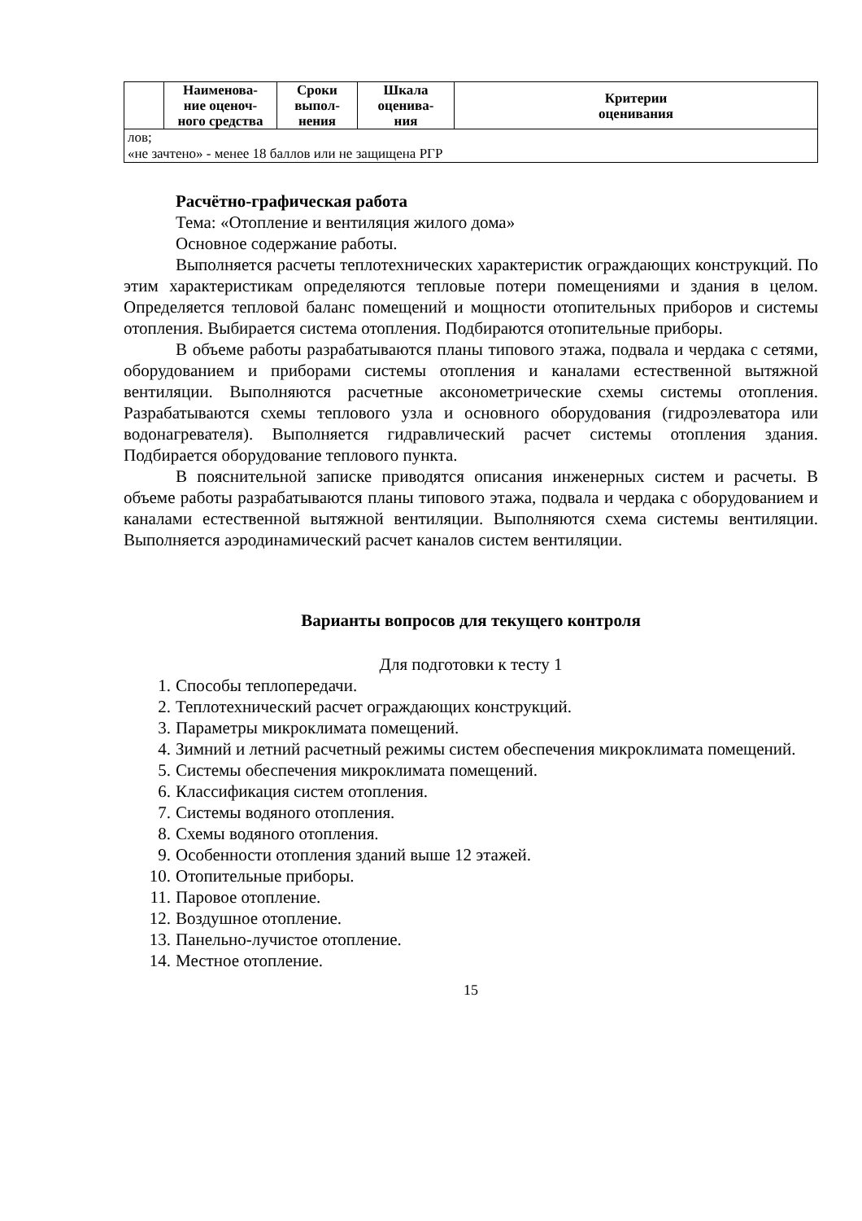| | Наименова- ние оценоч- ного средства | Сроки выпол- нения | Шкала оценива- ния | Критерии оценивания |
| --- | --- | --- | --- | --- |
| лов; «не зачтено» - менее 18 баллов или не защищена РГР | | | | |
Расчётно-графическая работа
Тема: «Отопление и вентиляция жилого дома»
Основное содержание работы.
Выполняется расчеты теплотехнических характеристик ограждающих конструкций. По этим характеристикам определяются тепловые потери помещениями и здания в целом. Определяется тепловой баланс помещений и мощности отопительных приборов и системы отопления. Выбирается система отопления. Подбираются отопительные приборы.
В объеме работы разрабатываются планы типового этажа, подвала и чердака с сетями, оборудованием и приборами системы отопления и каналами естественной вытяжной вентиляции. Выполняются расчетные аксонометрические схемы системы отопления. Разрабатываются схемы теплового узла и основного оборудования (гидроэлеватора или водонагревателя). Выполняется гидравлический расчет системы отопления здания. Подбирается оборудование теплового пункта.
В пояснительной записке приводятся описания инженерных систем и расчеты. В объеме работы разрабатываются планы типового этажа, подвала и чердака с оборудованием и каналами естественной вытяжной вентиляции. Выполняются схема системы вентиляции. Выполняется аэродинамический расчет каналов систем вентиляции.
Варианты вопросов для текущего контроля
Для подготовки к тесту 1
1. Способы теплопередачи.
2. Теплотехнический расчет ограждающих конструкций.
3. Параметры микроклимата помещений.
4. Зимний и летний расчетный режимы систем обеспечения микроклимата помещений.
5. Системы обеспечения микроклимата помещений.
6. Классификация систем отопления.
7. Системы водяного отопления.
8. Схемы водяного отопления.
9. Особенности отопления зданий выше 12 этажей.
10. Отопительные приборы.
11. Паровое отопление.
12. Воздушное отопление.
13. Панельно-лучистое отопление.
14. Местное отопление.
15